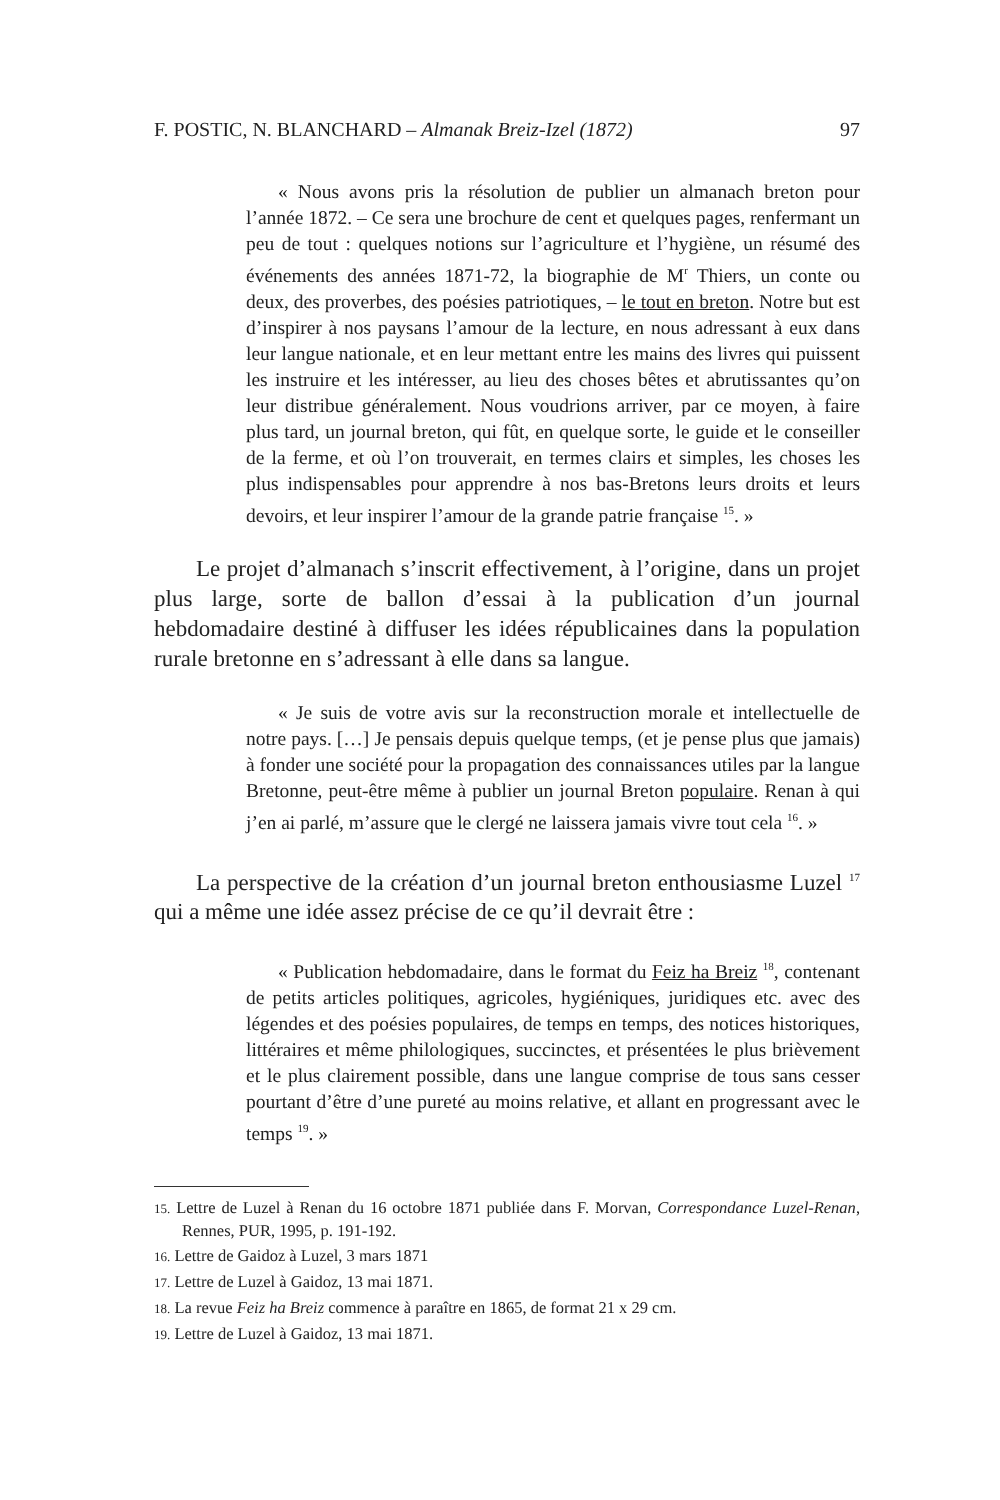F. POSTIC, N. BLANCHARD – Almanak Breiz-Izel (1872) 97
« Nous avons pris la résolution de publier un almanach breton pour l’année 1872. – Ce sera une brochure de cent et quelques pages, renfermant un peu de tout : quelques notions sur l’agriculture et l’hygiène, un résumé des événements des années 1871-72, la biographie de M<sup>r</sup> Thiers, un conte ou deux, des proverbes, des poésies patriotiques, – le tout en breton. Notre but est d’inspirer à nos paysans l’amour de la lecture, en nous adressant à eux dans leur langue nationale, et en leur mettant entre les mains des livres qui puissent les instruire et les intéresser, au lieu des choses bêtes et abrutissantes qu’on leur distribue généralement. Nous voudrions arriver, par ce moyen, à faire plus tard, un journal breton, qui fût, en quelque sorte, le guide et le conseiller de la ferme, et où l’on trouverait, en termes clairs et simples, les choses les plus indispensables pour apprendre à nos bas-Bretons leurs droits et leurs devoirs, et leur inspirer l’amour de la grande patrie française <sup>15</sup>. »
Le projet d’almanach s’inscrit effectivement, à l’origine, dans un projet plus large, sorte de ballon d’essai à la publication d’un journal hebdomadaire destiné à diffuser les idées républicaines dans la population rurale bretonne en s’adressant à elle dans sa langue.
« Je suis de votre avis sur la reconstruction morale et intellectuelle de notre pays. […] Je pensais depuis quelque temps, (et je pense plus que jamais) à fonder une société pour la propagation des connaissances utiles par la langue Bretonne, peut-être même à publier un journal Breton populaire. Renan à qui j’en ai parlé, m’assure que le clergé ne laissera jamais vivre tout cela <sup>16</sup>. »
La perspective de la création d’un journal breton enthousiasme Luzel <sup>17</sup> qui a même une idée assez précise de ce qu’il devrait être :
« Publication hebdomadaire, dans le format du Feiz ha Breiz <sup>18</sup>, contenant de petits articles politiques, agricoles, hygiéniques, juridiques etc. avec des légendes et des poésies populaires, de temps en temps, des notices historiques, littéraires et même philologiques, succinctes, et présentées le plus brièvement et le plus clairement possible, dans une langue comprise de tous sans cesser pourtant d’être d’une pureté au moins relative, et allant en progressant avec le temps <sup>19</sup>. »
15. Lettre de Luzel à Renan du 16 octobre 1871 publiée dans F. Morvan, Correspondance Luzel-Renan, Rennes, PUR, 1995, p. 191-192.
16. Lettre de Gaidoz à Luzel, 3 mars 1871
17. Lettre de Luzel à Gaidoz, 13 mai 1871.
18. La revue Feiz ha Breiz commence à paraître en 1865, de format 21 x 29 cm.
19. Lettre de Luzel à Gaidoz, 13 mai 1871.